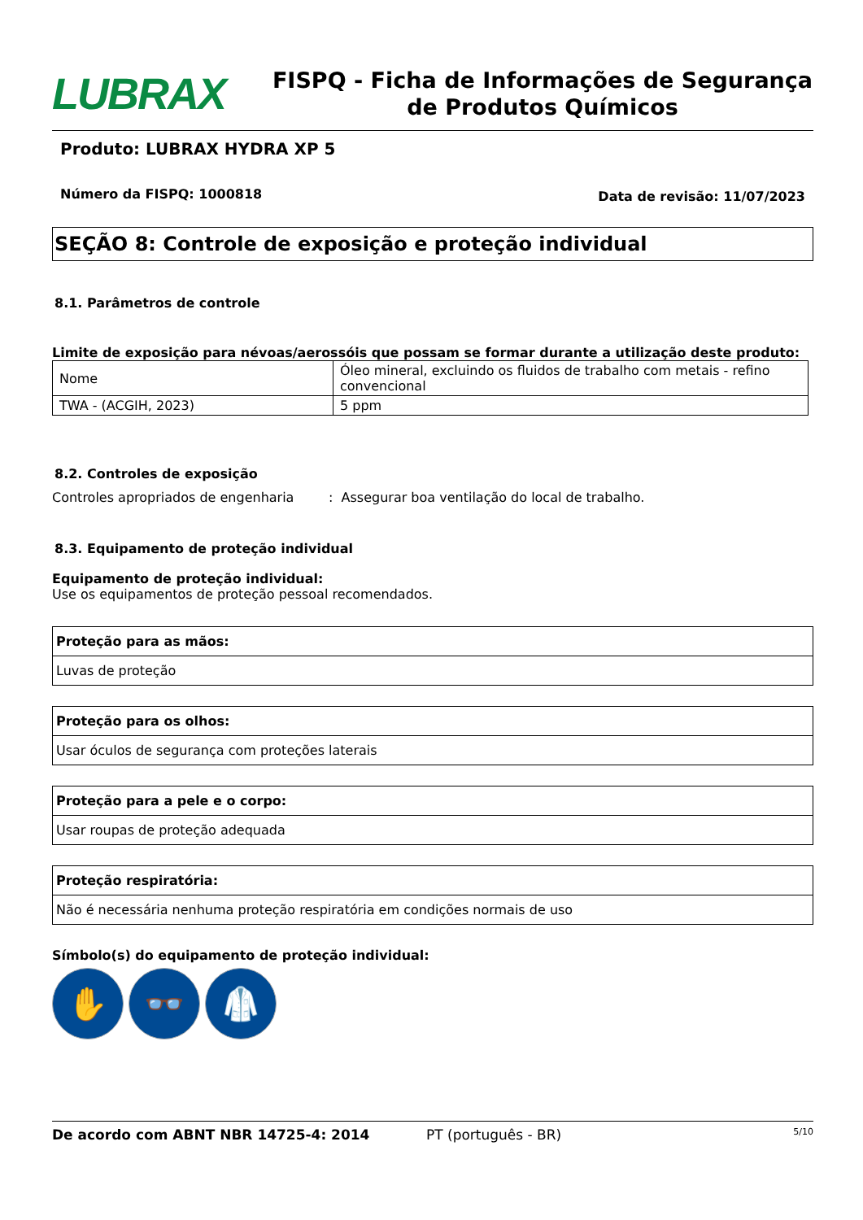LUBRAX
FISPQ - Ficha de Informações de Segurança de Produtos Químicos
Produto: LUBRAX HYDRA XP 5
Número da FISPQ: 1000818 Data de revisão: 11/07/2023
SEÇÃO 8: Controle de exposição e proteção individual
8.1. Parâmetros de controle
Limite de exposição para névoas/aerossóis que possam se formar durante a utilização deste produto:
| Nome | Óleo mineral, excluindo os fluidos de trabalho com metais - refino convencional |
| TWA - (ACGIH, 2023) | 5 ppm |
8.2. Controles de exposição
Controles apropriados de engenharia: Assegurar boa ventilação do local de trabalho.
8.3. Equipamento de proteção individual
Equipamento de proteção individual:
Use os equipamentos de proteção pessoal recomendados.
Proteção para as mãos:
Luvas de proteção
Proteção para os olhos:
Usar óculos de segurança com proteções laterais
Proteção para a pele e o corpo:
Usar roupas de proteção adequada
Proteção respiratória:
Não é necessária nenhuma proteção respiratória em condições normais de uso
Símbolo(s) do equipamento de proteção individual:
✋ 👓 🥼
De acordo com ABNT NBR 14725-4: 2014 PT (português - BR) 5/10